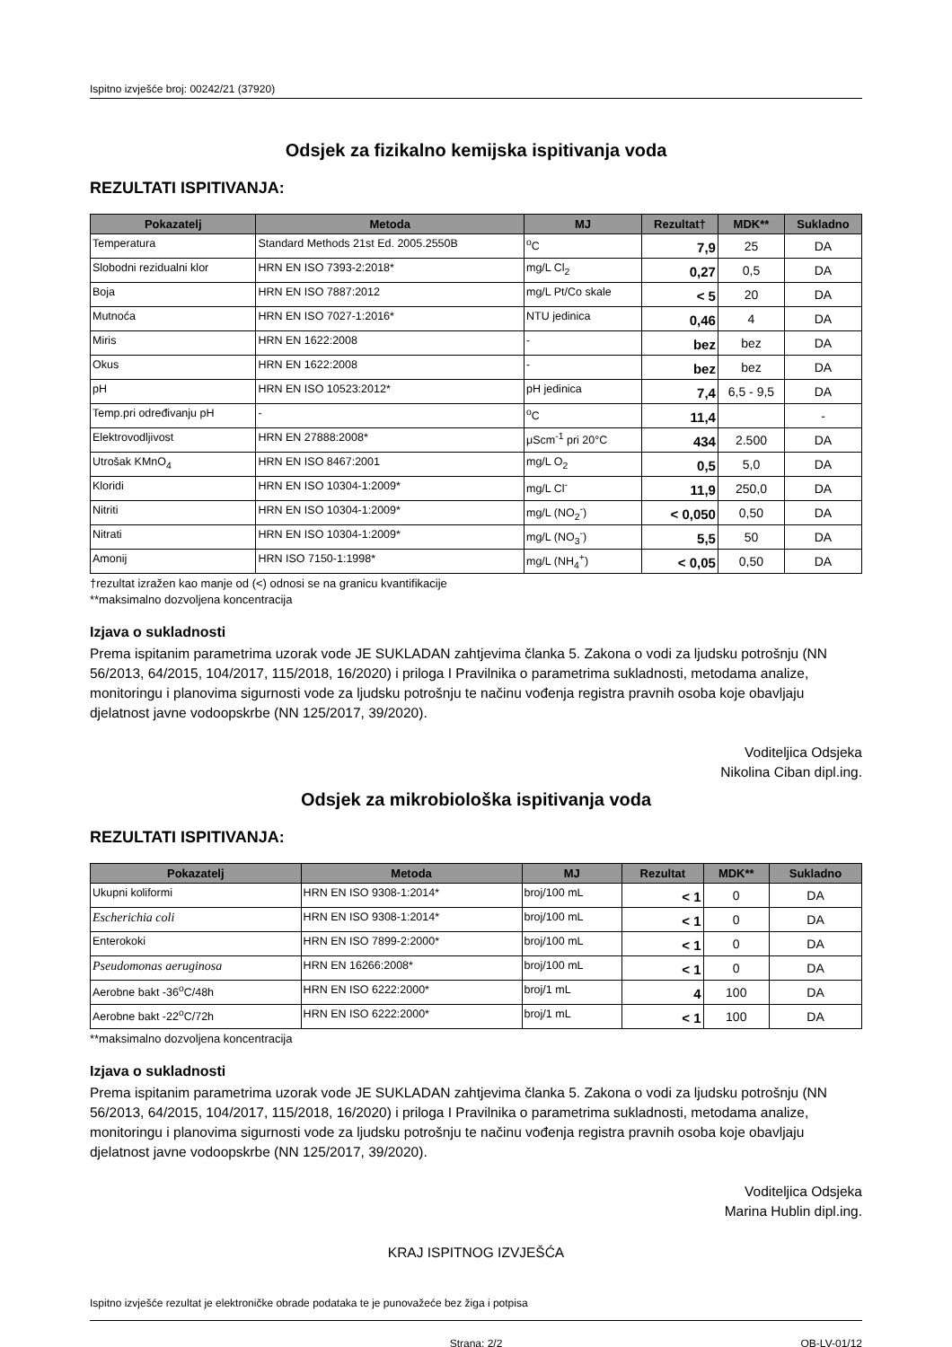Ispitno izvješće broj: 00242/21 (37920)
Odsjek za fizikalno kemijska ispitivanja voda
REZULTATI ISPITIVANJA:
| Pokazatelj | Metoda | MJ | Rezultat† | MDK** | Sukladno |
| --- | --- | --- | --- | --- | --- |
| Temperatura | Standard Methods 21st Ed. 2005.2550B | <sup>o</sup> C | 7,9 | 25 | DA |
| Slobodni rezidualni klor | HRN EN ISO 7393-2:2018* | mg/L Cl<sub>2</sub> | 0,27 | 0,5 | DA |
| Boja | HRN EN ISO 7887:2012 | mg/L Pt/Co skale | < 5 | 20 | DA |
| Mutnoća | HRN EN ISO 7027-1:2016* | NTU jedinica | 0,46 | 4 | DA |
| Miris | HRN EN 1622:2008 | - | bez | bez | DA |
| Okus | HRN EN 1622:2008 | - | bez | bez | DA |
| pH | HRN EN ISO 10523:2012* | pH jedinica | 7,4 | 6,5 - 9,5 | DA |
| Temp.pri određivanju pH | - | <sup>o</sup> C | 11,4 | | - |
| Elektrovodljivost | HRN EN 27888:2008* | μScm<sup>-1</sup> pri 20°C | 434 | 2.500 | DA |
| Utrošak KMnO<sub>4</sub> | HRN EN ISO 8467:2001 | mg/L O<sub>2</sub> | 0,5 | 5,0 | DA |
| Kloridi | HRN EN ISO 10304-1:2009* | mg/L Cl<sup>-</sup> | 11,9 | 250,0 | DA |
| Nitriti | HRN EN ISO 10304-1:2009* | mg/L (NO<sub>2</sub><sup>-</sup>) | < 0,050 | 0,50 | DA |
| Nitrati | HRN EN ISO 10304-1:2009* | mg/L (NO<sub>3</sub><sup>-</sup>) | 5,5 | 50 | DA |
| Amonij | HRN ISO 7150-1:1998* | mg/L (NH<sub>4</sub><sup>+</sup>) | < 0,05 | 0,50 | DA |
†rezultat izražen kao manje od (<) odnosi se na granicu kvantifikacije
**maksimalno dozvoljena koncentracija
Izjava o sukladnosti
Prema ispitanim parametrima uzorak vode JE SUKLADAN zahtjevima članka 5. Zakona o vodi za ljudsku potrošnju (NN 56/2013, 64/2015, 104/2017, 115/2018, 16/2020) i priloga I Pravilnika o parametrima sukladnosti, metodama analize, monitoringu i planovima sigurnosti vode za ljudsku potrošnju te načinu vođenja registra pravnih osoba koje obavljaju djelatnost javne vodoopskrbe (NN 125/2017, 39/2020).
Voditeljica Odsjeka
Nikolina Ciban dipl.ing.
Odsjek za mikrobiološka ispitivanja voda
REZULTATI ISPITIVANJA:
| Pokazatelj | Metoda | MJ | Rezultat | MDK** | Sukladno |
| --- | --- | --- | --- | --- | --- |
| Ukupni koliformi | HRN EN ISO 9308-1:2014* | broj/100 mL | < 1 | 0 | DA |
| Escherichia coli | HRN EN ISO 9308-1:2014* | broj/100 mL | < 1 | 0 | DA |
| Enterokoki | HRN EN ISO 7899-2:2000* | broj/100 mL | < 1 | 0 | DA |
| Pseudomonas aeruginosa | HRN EN 16266:2008* | broj/100 mL | < 1 | 0 | DA |
| Aerobne bakt -36<sup>o</sup>C/48h | HRN EN ISO 6222:2000* | broj/1 mL | 4 | 100 | DA |
| Aerobne bakt -22<sup>o</sup>C/72h | HRN EN ISO 6222:2000* | broj/1 mL | < 1 | 100 | DA |
**maksimalno dozvoljena koncentracija
Izjava o sukladnosti
Prema ispitanim parametrima uzorak vode JE SUKLADAN zahtjevima članka 5. Zakona o vodi za ljudsku potrošnju (NN 56/2013, 64/2015, 104/2017, 115/2018, 16/2020) i priloga I Pravilnika o parametrima sukladnosti, metodama analize, monitoringu i planovima sigurnosti vode za ljudsku potrošnju te načinu vođenja registra pravnih osoba koje obavljaju djelatnost javne vodoopskrbe (NN 125/2017, 39/2020).
Voditeljica Odsjeka
Marina Hublin dipl.ing.
KRAJ ISPITNOG IZVJEŠĆA
Ispitno izvješće rezultat je elektroničke obrade podataka te je punovažeće bez žiga i potpisa
Strana: 2/2 OB-LV-01/12